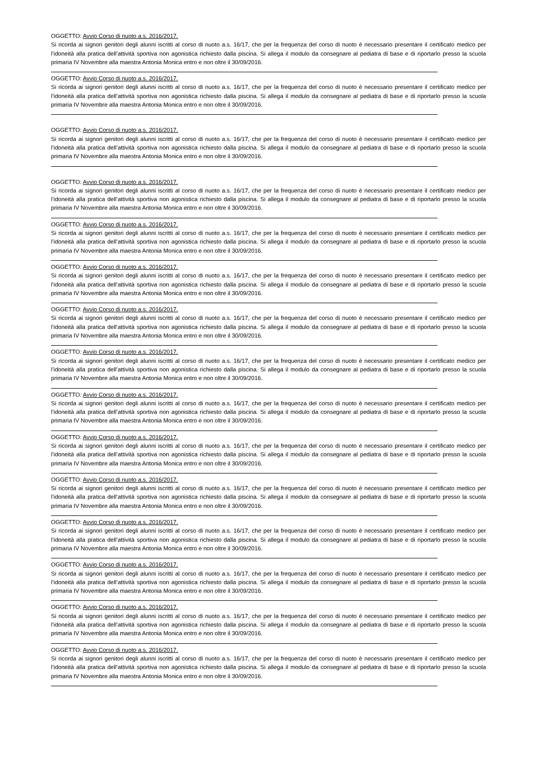OGGETTO: Avvio Corso di nuoto a.s. 2016/2017.
Si ricorda ai signori genitori degli alunni iscritti al corso di nuoto a.s. 16/17, che per la frequenza del corso di nuoto è necessario presentare il certificato medico per l’idoneità alla pratica dell’attività sportiva non agonistica richiesto dalla piscina. Si allega il modulo da consegnare al pediatra di base e di riportarlo presso la scuola primaria IV Novembre alla maestra Antonia Monica entro e non oltre il 30/09/2016.
OGGETTO: Avvio Corso di nuoto a.s. 2016/2017.
Si ricorda ai signori genitori degli alunni iscritti al corso di nuoto a.s. 16/17, che per la frequenza del corso di nuoto è necessario presentare il certificato medico per l’idoneità alla pratica dell’attività sportiva non agonistica richiesto dalla piscina. Si allega il modulo da consegnare al pediatra di base e di riportarlo presso la scuola primaria IV Novembre alla maestra Antonia Monica entro e non oltre il 30/09/2016.
OGGETTO: Avvio Corso di nuoto a.s. 2016/2017.
Si ricorda ai signori genitori degli alunni iscritti al corso di nuoto a.s. 16/17, che per la frequenza del corso di nuoto è necessario presentare il certificato medico per l’idoneità alla pratica dell’attività sportiva non agonistica richiesto dalla piscina. Si allega il modulo da consegnare al pediatra di base e di riportarlo presso la scuola primaria IV Novembre alla maestra Antonia Monica entro e non oltre il 30/09/2016.
OGGETTO: Avvio Corso di nuoto a.s. 2016/2017.
Si ricorda ai signori genitori degli alunni iscritti al corso di nuoto a.s. 16/17, che per la frequenza del corso di nuoto è necessario presentare il certificato medico per l’idoneità alla pratica dell’attività sportiva non agonistica richiesto dalla piscina. Si allega il modulo da consegnare al pediatra di base e di riportarlo presso la scuola primaria IV Novembre alla maestra Antonia Monica entro e non oltre il 30/09/2016.
OGGETTO: Avvio Corso di nuoto a.s. 2016/2017.
Si ricorda ai signori genitori degli alunni iscritti al corso di nuoto a.s. 16/17, che per la frequenza del corso di nuoto è necessario presentare il certificato medico per l’idoneità alla pratica dell’attività sportiva non agonistica richiesto dalla piscina. Si allega il modulo da consegnare al pediatra di base e di riportarlo presso la scuola primaria IV Novembre alla maestra Antonia Monica entro e non oltre il 30/09/2016.
OGGETTO: Avvio Corso di nuoto a.s. 2016/2017.
Si ricorda ai signori genitori degli alunni iscritti al corso di nuoto a.s. 16/17, che per la frequenza del corso di nuoto è necessario presentare il certificato medico per l’idoneità alla pratica dell’attività sportiva non agonistica richiesto dalla piscina. Si allega il modulo da consegnare al pediatra di base e di riportarlo presso la scuola primaria IV Novembre alla maestra Antonia Monica entro e non oltre il 30/09/2016.
OGGETTO: Avvio Corso di nuoto a.s. 2016/2017.
Si ricorda ai signori genitori degli alunni iscritti al corso di nuoto a.s. 16/17, che per la frequenza del corso di nuoto è necessario presentare il certificato medico per l’idoneità alla pratica dell’attività sportiva non agonistica richiesto dalla piscina. Si allega il modulo da consegnare al pediatra di base e di riportarlo presso la scuola primaria IV Novembre alla maestra Antonia Monica entro e non oltre il 30/09/2016.
OGGETTO: Avvio Corso di nuoto a.s. 2016/2017.
Si ricorda ai signori genitori degli alunni iscritti al corso di nuoto a.s. 16/17, che per la frequenza del corso di nuoto è necessario presentare il certificato medico per l’idoneità alla pratica dell’attività sportiva non agonistica richiesto dalla piscina. Si allega il modulo da consegnare al pediatra di base e di riportarlo presso la scuola primaria IV Novembre alla maestra Antonia Monica entro e non oltre il 30/09/2016.
OGGETTO: Avvio Corso di nuoto a.s. 2016/2017.
Si ricorda ai signori genitori degli alunni iscritti al corso di nuoto a.s. 16/17, che per la frequenza del corso di nuoto è necessario presentare il certificato medico per l’idoneità alla pratica dell’attività sportiva non agonistica richiesto dalla piscina. Si allega il modulo da consegnare al pediatra di base e di riportarlo presso la scuola primaria IV Novembre alla maestra Antonia Monica entro e non oltre il 30/09/2016.
OGGETTO: Avvio Corso di nuoto a.s. 2016/2017.
Si ricorda ai signori genitori degli alunni iscritti al corso di nuoto a.s. 16/17, che per la frequenza del corso di nuoto è necessario presentare il certificato medico per l’idoneità alla pratica dell’attività sportiva non agonistica richiesto dalla piscina. Si allega il modulo da consegnare al pediatra di base e di riportarlo presso la scuola primaria IV Novembre alla maestra Antonia Monica entro e non oltre il 30/09/2016.
OGGETTO: Avvio Corso di nuoto a.s. 2016/2017.
Si ricorda ai signori genitori degli alunni iscritti al corso di nuoto a.s. 16/17, che per la frequenza del corso di nuoto è necessario presentare il certificato medico per l’idoneità alla pratica dell’attività sportiva non agonistica richiesto dalla piscina. Si allega il modulo da consegnare al pediatra di base e di riportarlo presso la scuola primaria IV Novembre alla maestra Antonia Monica entro e non oltre il 30/09/2016.
OGGETTO: Avvio Corso di nuoto a.s. 2016/2017.
Si ricorda ai signori genitori degli alunni iscritti al corso di nuoto a.s. 16/17, che per la frequenza del corso di nuoto è necessario presentare il certificato medico per l’idoneità alla pratica dell’attività sportiva non agonistica richiesto dalla piscina. Si allega il modulo da consegnare al pediatra di base e di riportarlo presso la scuola primaria IV Novembre alla maestra Antonia Monica entro e non oltre il 30/09/2016.
OGGETTO: Avvio Corso di nuoto a.s. 2016/2017.
Si ricorda ai signori genitori degli alunni iscritti al corso di nuoto a.s. 16/17, che per la frequenza del corso di nuoto è necessario presentare il certificato medico per l’idoneità alla pratica dell’attività sportiva non agonistica richiesto dalla piscina. Si allega il modulo da consegnare al pediatra di base e di riportarlo presso la scuola primaria IV Novembre alla maestra Antonia Monica entro e non oltre il 30/09/2016.
OGGETTO: Avvio Corso di nuoto a.s. 2016/2017.
Si ricorda ai signori genitori degli alunni iscritti al corso di nuoto a.s. 16/17, che per la frequenza del corso di nuoto è necessario presentare il certificato medico per l’idoneità alla pratica dell’attività sportiva non agonistica richiesto dalla piscina. Si allega il modulo da consegnare al pediatra di base e di riportarlo presso la scuola primaria IV Novembre alla maestra Antonia Monica entro e non oltre il 30/09/2016.
OGGETTO: Avvio Corso di nuoto a.s. 2016/2017.
Si ricorda ai signori genitori degli alunni iscritti al corso di nuoto a.s. 16/17, che per la frequenza del corso di nuoto è necessario presentare il certificato medico per l’idoneità alla pratica dell’attività sportiva non agonistica richiesto dalla piscina. Si allega il modulo da consegnare al pediatra di base e di riportarlo presso la scuola primaria IV Novembre alla maestra Antonia Monica entro e non oltre il 30/09/2016.